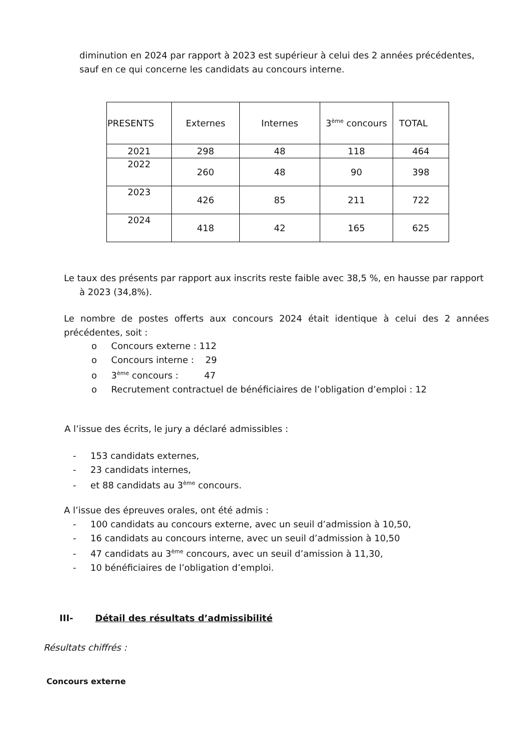diminution en 2024 par rapport à 2023 est supérieur à celui des 2 années précédentes, sauf en ce qui concerne les candidats au concours interne.
| PRESENTS | Externes | Internes | 3<sup>ème</sup> concours | TOTAL |
| --- | --- | --- | --- | --- |
| 2021 | 298 | 48 | 118 | 464 |
| 2022 | 260 | 48 | 90 | 398 |
| 2023 | 426 | 85 | 211 | 722 |
| 2024 | 418 | 42 | 165 | 625 |
Le taux des présents par rapport aux inscrits reste faible avec 38,5 %, en hausse par rapport
à 2023 (34,8%).
Le nombre de postes offerts aux concours 2024 était identique à celui des 2 années précédentes, soit :
o Concours externe : 112
o Concours interne : 29
o 3<sup>ème</sup> concours : 47
o Recrutement contractuel de bénéficiaires de l’obligation d’emploi : 12
A l’issue des écrits, le jury a déclaré admissibles :
- 153 candidats externes,
- 23 candidats internes,
- et 88 candidats au 3<sup>ème</sup> concours.
A l’issue des épreuves orales, ont été admis :
- 100 candidats au concours externe, avec un seuil d’admission à 10,50,
- 16 candidats au concours interne, avec un seuil d’admission à 10,50
- 47 candidats au 3<sup>ème</sup> concours, avec un seuil d’amission à 11,30,
- 10 bénéficiaires de l’obligation d’emploi.
III- Détail des résultats d’admissibilité
Résultats chiffrés :
Concours externe